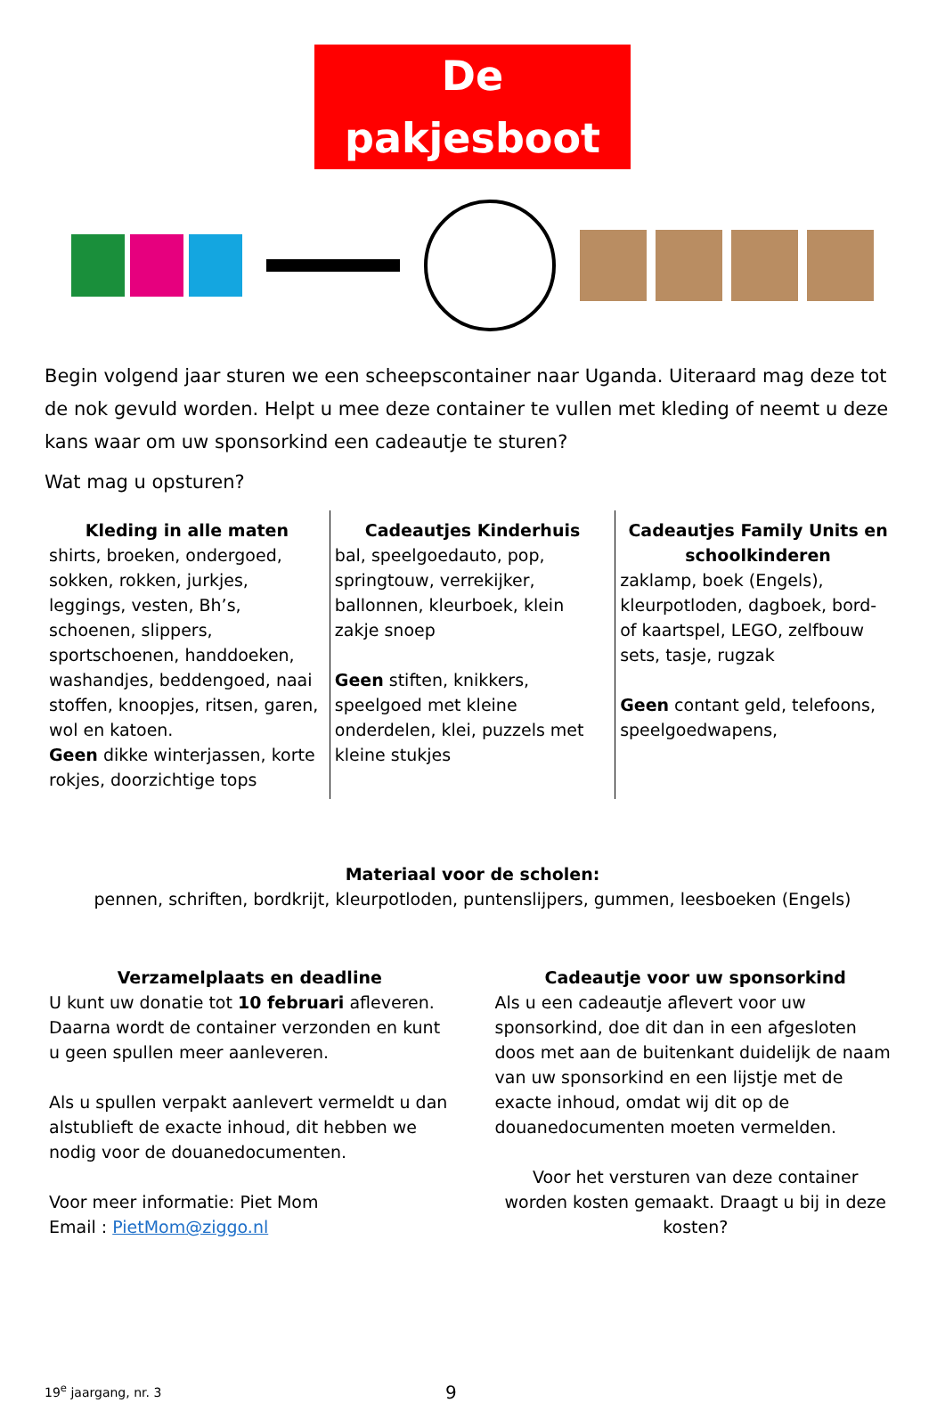De pakjesboot
Begin volgend jaar sturen we een scheepscontainer naar Uganda. Uiteraard mag deze tot de nok gevuld worden. Helpt u mee deze container te vullen met kleding of neemt u deze kans waar om uw sponsorkind een cadeautje te sturen?
Wat mag u opsturen?
| Kleding in alle maten shirts, broeken, ondergoed, sokken, rokken, jurkjes, leggings, vesten, Bh’s, schoenen, slippers, sportschoenen, handdoeken, washandjes, beddengoed, naai stoffen, knoopjes, ritsen, garen, wol en katoen. Geen dikke winterjassen, korte rokjes, doorzichtige tops | Cadeautjes Kinderhuis bal, speelgoedauto, pop, springtouw, verrekijker, ballonnen, kleurboek, klein zakje snoep Geen stiften, knikkers, speelgoed met kleine onderdelen, klei, puzzels met kleine stukjes | Cadeautjes Family Units en schoolkinderen zaklamp, boek (Engels), kleurpotloden, dagboek, bord- of kaartspel, LEGO, zelfbouw sets, tasje, rugzak Geen contant geld, telefoons, speelgoedwapens, |
Materiaal voor de scholen:
pennen, schriften, bordkrijt, kleurpotloden, puntenslijpers, gummen, leesboeken (Engels)
Verzamelplaats en deadline
U kunt uw donatie tot 10 februari afleveren. Daarna wordt de container verzonden en kunt u geen spullen meer aanleveren.
Als u spullen verpakt aanlevert vermeldt u dan alstublieft de exacte inhoud, dit hebben we nodig voor de douanedocumenten.
Voor meer informatie: Piet Mom
Email : PietMom@ziggo.nl
Cadeautje voor uw sponsorkind
Als u een cadeautje aflevert voor uw sponsorkind, doe dit dan in een afgesloten doos met aan de buitenkant duidelijk de naam van uw sponsorkind en een lijstje met de exacte inhoud, omdat wij dit op de douanedocumenten moeten vermelden.
Voor het versturen van deze container worden kosten gemaakt. Draagt u bij in deze kosten?
19<sup>e</sup> jaargang, nr. 3 9